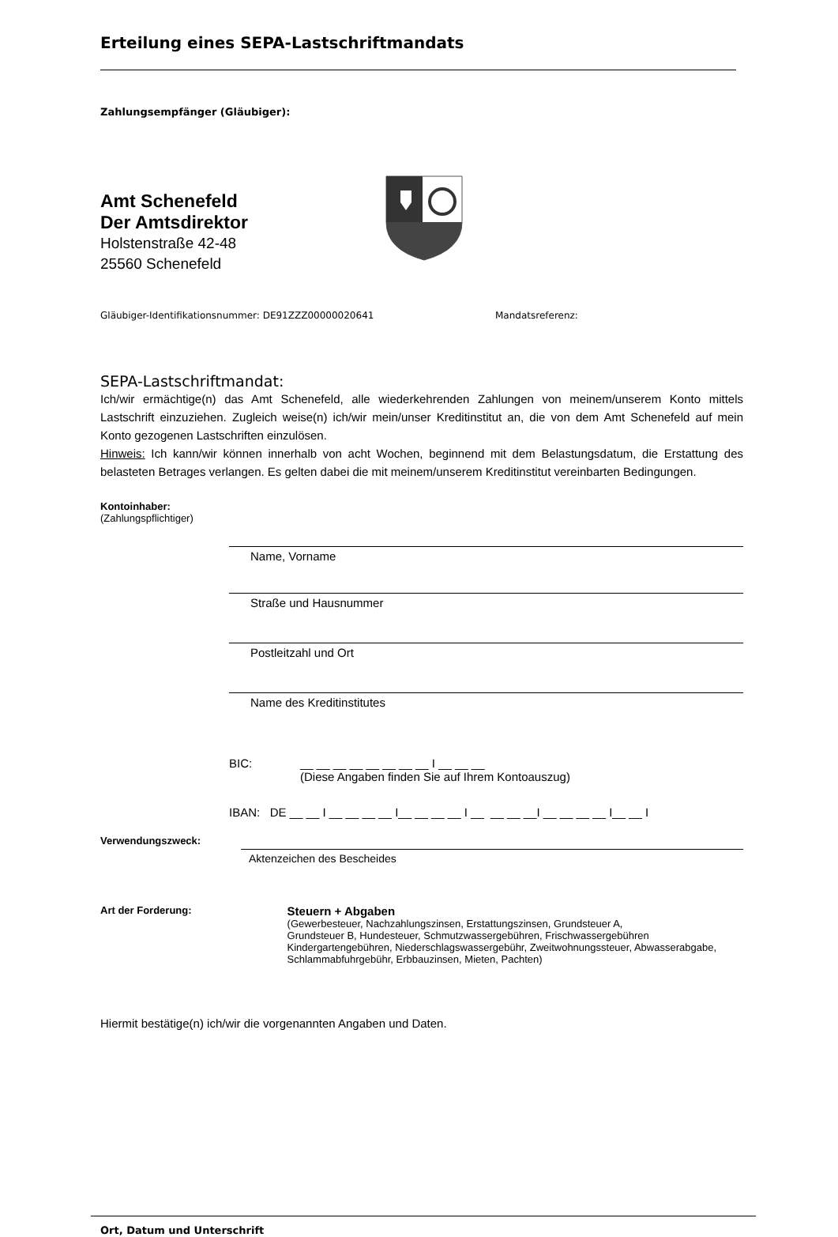Erteilung eines SEPA-Lastschriftmandats
Zahlungsempfänger (Gläubiger):
Amt Schenefeld
Der Amtsdirektor
Holstenstraße 42-48
25560 Schenefeld
Gläubiger-Identifikationsnummer: DE91ZZZ00000020641 Mandatsreferenz:
SEPA-Lastschriftmandat:
Ich/wir ermächtige(n) das Amt Schenefeld, alle wiederkehrenden Zahlungen von meinem/unserem Konto mittels Lastschrift einzuziehen. Zugleich weise(n) ich/wir mein/unser Kreditinstitut an, die von dem Amt Schenefeld auf mein Konto gezogenen Lastschriften einzulösen.
Hinweis: Ich kann/wir können innerhalb von acht Wochen, beginnend mit dem Belastungsdatum, die Erstattung des belasteten Betrages verlangen. Es gelten dabei die mit meinem/unserem Kreditinstitut vereinbarten Bedingungen.
Kontoinhaber:
(Zahlungspflichtiger)
Name, Vorname
Straße und Hausnummer
Postleitzahl und Ort
Name des Kreditinstitutes
BIC: __ __ __ __ __ __ __ __ I __ __ __
(Diese Angaben finden Sie auf Ihrem Kontoauszug)
IBAN: DE __ __ I __ __ __ __ I__ __ __ __ I __ __ __ __I __ __ __ __ I__ __ I
Verwendungszweck:
Aktenzeichen des Bescheides
Art der Forderung:
Steuern + Abgaben
(Gewerbesteuer, Nachzahlungszinsen, Erstattungszinsen, Grundsteuer A,
Grundsteuer B, Hundesteuer, Schmutzwassergebühren, Frischwassergebühren
Kindergartengebühren, Niederschlagswassergebühr, Zweitwohnungssteuer, Abwasserabgabe,
Schlammabfuhrgebühr, Erbbauzinsen, Mieten, Pachten)
Hiermit bestätige(n) ich/wir die vorgenannten Angaben und Daten.
Ort, Datum und Unterschrift